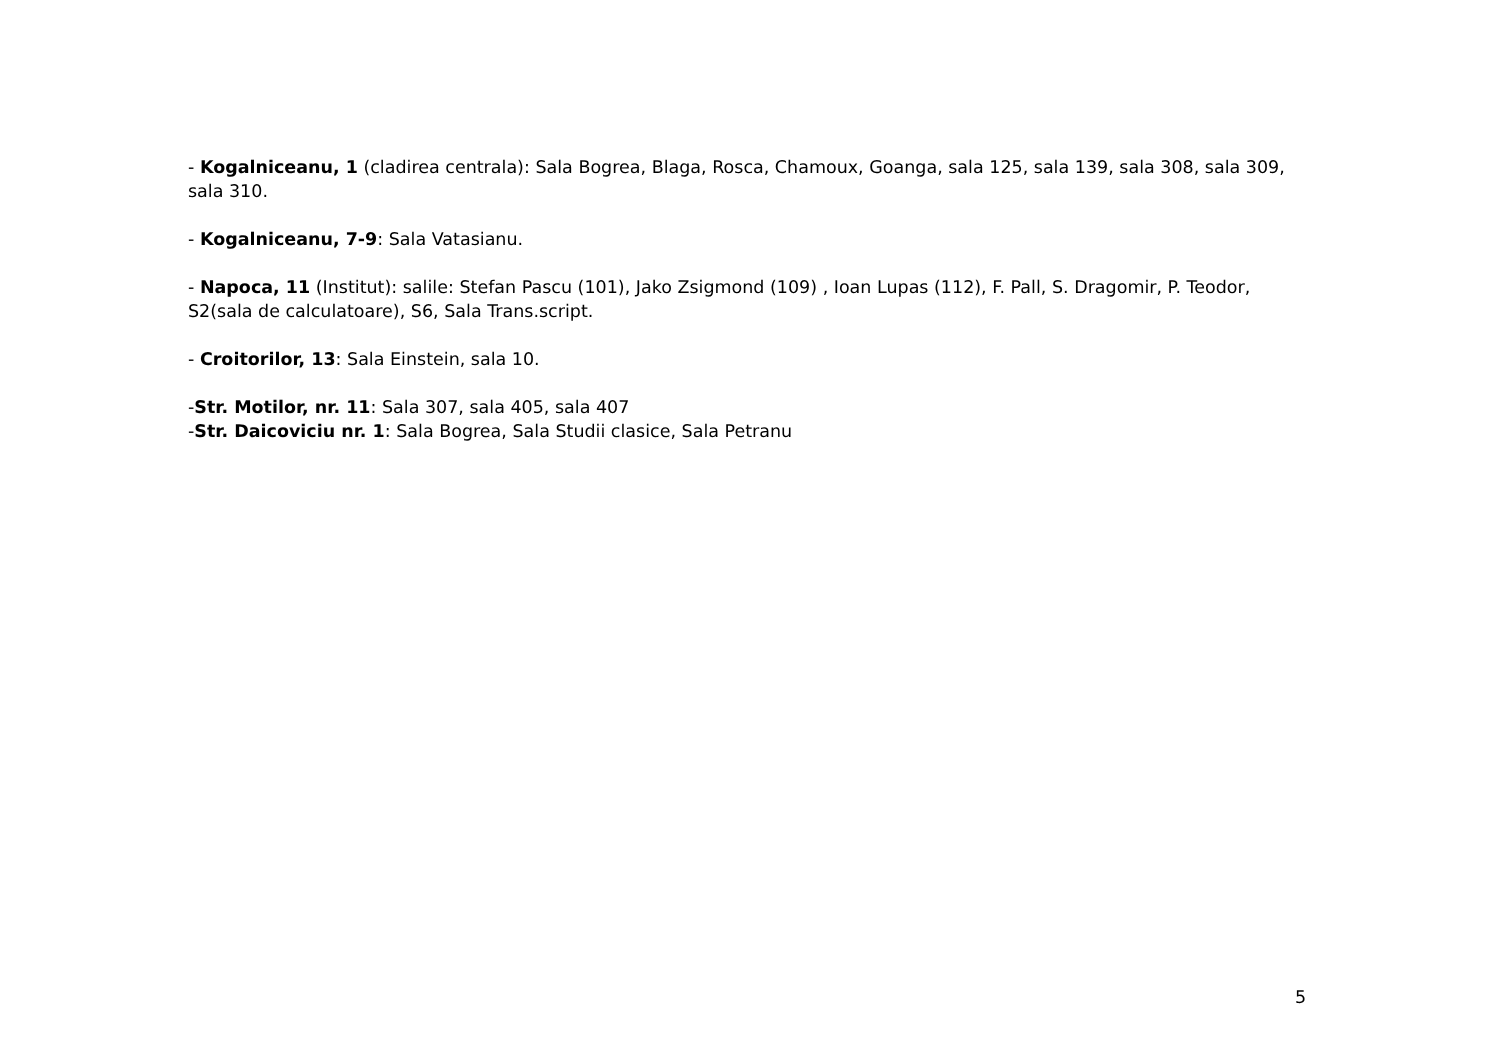- Kogalniceanu, 1 (cladirea centrala): Sala Bogrea, Blaga, Rosca, Chamoux, Goanga, sala 125, sala 139, sala 308, sala 309, sala 310.
- Kogalniceanu, 7-9: Sala Vatasianu.
- Napoca, 11 (Institut): salile: Stefan Pascu (101), Jako Zsigmond (109) , Ioan Lupas (112), F. Pall, S. Dragomir, P. Teodor, S2(sala de calculatoare), S6, Sala Trans.script.
- Croitorilor, 13: Sala Einstein, sala 10.
-Str. Motilor, nr. 11: Sala 307, sala 405, sala 407
-Str. Daicoviciu nr. 1: Sala Bogrea, Sala Studii clasice, Sala Petranu
5